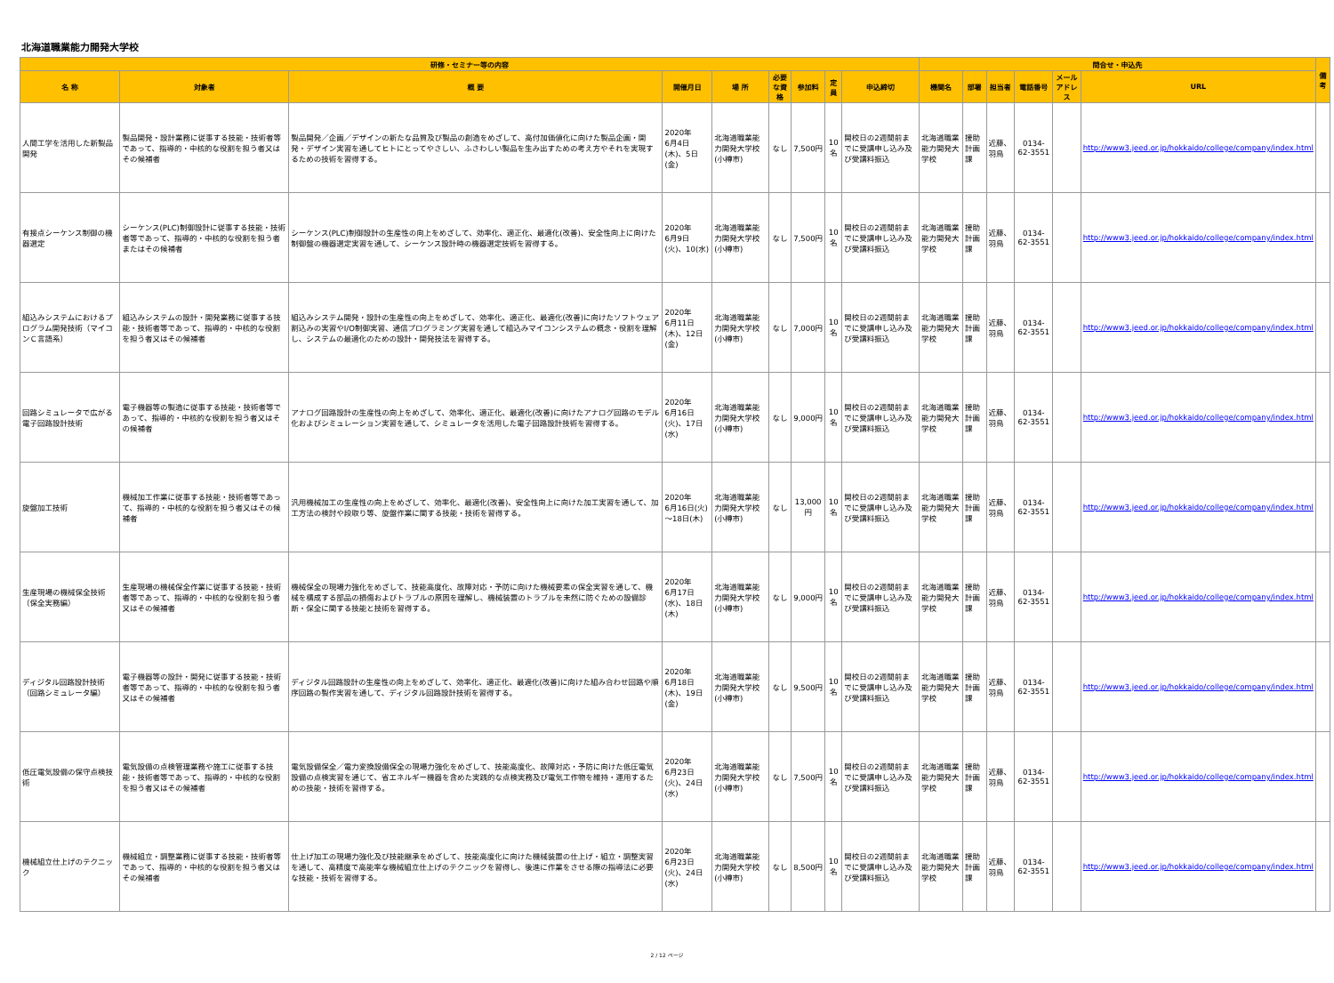北海道職業能力開発大学校
| 研修・セミナー等の内容 | | | | | | | | | 問合せ・申込先 | | | | | | 備考 |
| --- | --- | --- | --- | --- | --- | --- | --- | --- | --- | --- | --- | --- | --- | --- | --- |
| 名 称 | 対象者 | 概 要 | 開催月日 | 場 所 | 必要な資格 | 参加料 | 定 員 | 申込締切 | 機関名 | 部署 | 担当者 | 電話番号 | メールアドレス | URL | |
| 人間工学を活用した新製品開発 | 製品開発・設計業務に従事する技能・技術者等であって、指導的・中核的な役割を担う者又はその候補者 | 製品開発／企画／デザインの新たな品質及び製品の創造をめざして、高付加価値化に向けた製品企画・開発・デザイン実習を通してヒトにとってやさしい、ふさわしい製品を生み出すための考え方やそれを実現するための技術を習得する。 | 2020年 6月4日(木)、5日(金) | 北海道職業能力開発大学校(小樽市) | なし | 7,500円 | 10名 | 開校日の2週間前までに受講申し込み及び受講料振込 | 北海道職業能力開発大学校 | 援助計画課 | 近藤、羽鳥 | 0134-62-3551 | | http://www3.jeed.or.jp/hokkaido/college/company/index.html | |
| 有接点シーケンス制御の機器選定 | シーケンス(PLC)制御設計に従事する技能・技術者等であって、指導的・中核的な役割を担う者またはその候補者 | シーケンス(PLC)制御設計の生産性の向上をめざして、効率化、適正化、最適化(改善)、安全性向上に向けた制御盤の機器選定実習を通して、シーケンス設計時の機器選定技術を習得する。 | 2020年 6月9日(火)、10(水) | 北海道職業能力開発大学校(小樽市) | なし | 7,500円 | 10名 | 開校日の2週間前までに受講申し込み及び受講料振込 | 北海道職業能力開発大学校 | 援助計画課 | 近藤、羽鳥 | 0134-62-3551 | | http://www3.jeed.or.jp/hokkaido/college/company/index.html | |
| 組込みシステムにおけるプログラム開発技術（マイコンＣ言語系） | 組込みシステムの設計・開発業務に従事する技能・技術者等であって、指導的・中核的な役割を担う者又はその候補者 | 組込みシステム開発・設計の生産性の向上をめざして、効率化、適正化、最適化(改善)に向けたソフトウェア割込みの実習やI/O制御実習、通信プログラミング実習を通して組込みマイコンシステムの概念・役割を理解し、システムの最適化のための設計・開発技法を習得する。 | 2020年 6月11日(木)、12日(金) | 北海道職業能力開発大学校(小樽市) | なし | 7,000円 | 10名 | 開校日の2週間前までに受講申し込み及び受講料振込 | 北海道職業能力開発大学校 | 援助計画課 | 近藤、羽鳥 | 0134-62-3551 | | http://www3.jeed.or.jp/hokkaido/college/company/index.html | |
| 回路シミュレータで広がる電子回路設計技術 | 電子機器等の製造に従事する技能・技術者等であって、指導的・中核的な役割を担う者又はその候補者 | アナログ回路設計の生産性の向上をめざして、効率化、適正化、最適化(改善)に向けたアナログ回路のモデル化およびシミュレーション実習を通して、シミュレータを活用した電子回路設計技術を習得する。 | 2020年 6月16日(火)、17日(水) | 北海道職業能力開発大学校(小樽市) | なし | 9,000円 | 10名 | 開校日の2週間前までに受講申し込み及び受講料振込 | 北海道職業能力開発大学校 | 援助計画課 | 近藤、羽鳥 | 0134-62-3551 | | http://www3.jeed.or.jp/hokkaido/college/company/index.html | |
| 旋盤加工技術 | 機械加工作業に従事する技能・技術者等であって、指導的・中核的な役割を担う者又はその候補者 | 汎用機械加工の生産性の向上をめざして、効率化、最適化(改善)、安全性向上に向けた加工実習を通して、加工方法の検討や段取り等、旋盤作業に関する技能・技術を習得する。 | 2020年 6月16日(火)～18日(木) | 北海道職業能力開発大学校(小樽市) | なし | 13,000円 | 10名 | 開校日の2週間前までに受講申し込み及び受講料振込 | 北海道職業能力開発大学校 | 援助計画課 | 近藤、羽鳥 | 0134-62-3551 | | http://www3.jeed.or.jp/hokkaido/college/company/index.html | |
| 生産現場の機械保全技術（保全実務編） | 生産現場の機械保全作業に従事する技能・技術者等であって、指導的・中核的な役割を担う者又はその候補者 | 機械保全の現場力強化をめざして、技能高度化、故障対応・予防に向けた機械要素の保全実習を通して、機械を構成する部品の損傷およびトラブルの原因を理解し、機械装置のトラブルを未然に防ぐための設備診断・保全に関する技能と技術を習得する。 | 2020年 6月17日(水)、18日(木) | 北海道職業能力開発大学校(小樽市) | なし | 9,000円 | 10名 | 開校日の2週間前までに受講申し込み及び受講料振込 | 北海道職業能力開発大学校 | 援助計画課 | 近藤、羽鳥 | 0134-62-3551 | | http://www3.jeed.or.jp/hokkaido/college/company/index.html | |
| ディジタル回路設計技術（回路シミュレータ編） | 電子機器等の設計・開発に従事する技能・技術者等であって、指導的・中核的な役割を担う者又はその候補者 | ディジタル回路設計の生産性の向上をめざして、効率化、適正化、最適化(改善)に向けた組み合わせ回路や順序回路の製作実習を通して、ディジタル回路設計技術を習得する。 | 2020年 6月18日(木)、19日(金) | 北海道職業能力開発大学校(小樽市) | なし | 9,500円 | 10名 | 開校日の2週間前までに受講申し込み及び受講料振込 | 北海道職業能力開発大学校 | 援助計画課 | 近藤、羽鳥 | 0134-62-3551 | | http://www3.jeed.or.jp/hokkaido/college/company/index.html | |
| 低圧電気設備の保守点検技術 | 電気設備の点検管理業務や施工に従事する技能・技術者等であって、指導的・中核的な役割を担う者又はその候補者 | 電気設備保全／電力変換設備保全の現場力強化をめざして、技能高度化、故障対応・予防に向けた低圧電気設備の点検実習を通じて、省エネルギー機器を含めた実践的な点検実務及び電気工作物を維持・運用するための技能・技術を習得する。 | 2020年 6月23日(火)、24日(水) | 北海道職業能力開発大学校(小樽市) | なし | 7,500円 | 10名 | 開校日の2週間前までに受講申し込み及び受講料振込 | 北海道職業能力開発大学校 | 援助計画課 | 近藤、羽鳥 | 0134-62-3551 | | http://www3.jeed.or.jp/hokkaido/college/company/index.html | |
| 機械組立仕上げのテクニック | 機械組立・調整業務に従事する技能・技術者等であって、指導的・中核的な役割を担う者又はその候補者 | 仕上げ加工の現場力強化及び技能継承をめざして、技能高度化に向けた機械装置の仕上げ・組立・調整実習を通して、高精度で高能率な機械組立仕上げのテクニックを習得し、後進に作業をさせる際の指導法に必要な技能・技術を習得する。 | 2020年 6月23日(火)、24日(水) | 北海道職業能力開発大学校(小樽市) | なし | 8,500円 | 10名 | 開校日の2週間前までに受講申し込み及び受講料振込 | 北海道職業能力開発大学校 | 援助計画課 | 近藤、羽鳥 | 0134-62-3551 | | http://www3.jeed.or.jp/hokkaido/college/company/index.html | |
2 / 12 ページ